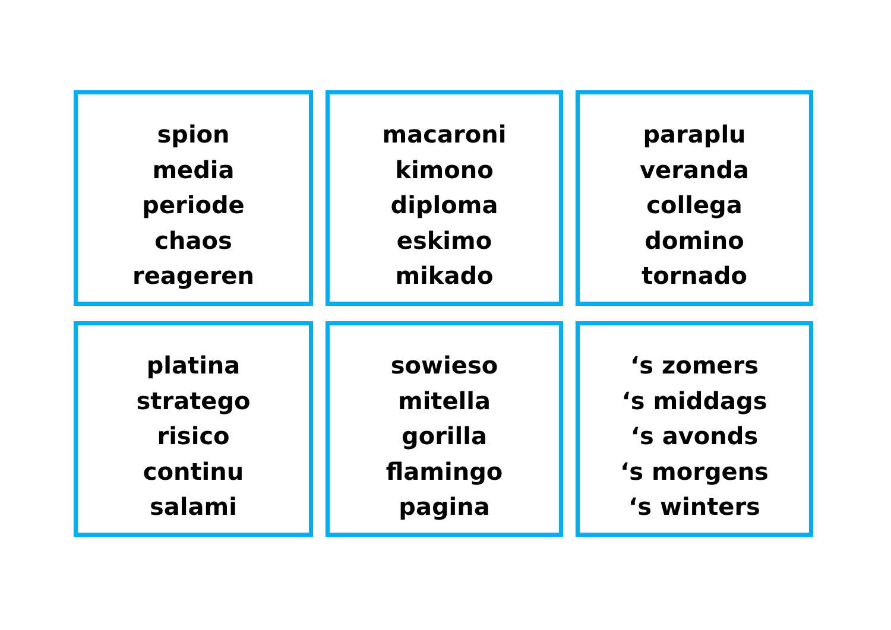spion
media
periode
chaos
reageren
macaroni
kimono
diploma
eskimo
mikado
paraplu
veranda
collega
domino
tornado
platina
stratego
risico
continu
salami
sowieso
mitella
gorilla
flamingo
pagina
‘s zomers
‘s middags
‘s avonds
‘s morgens
‘s winters